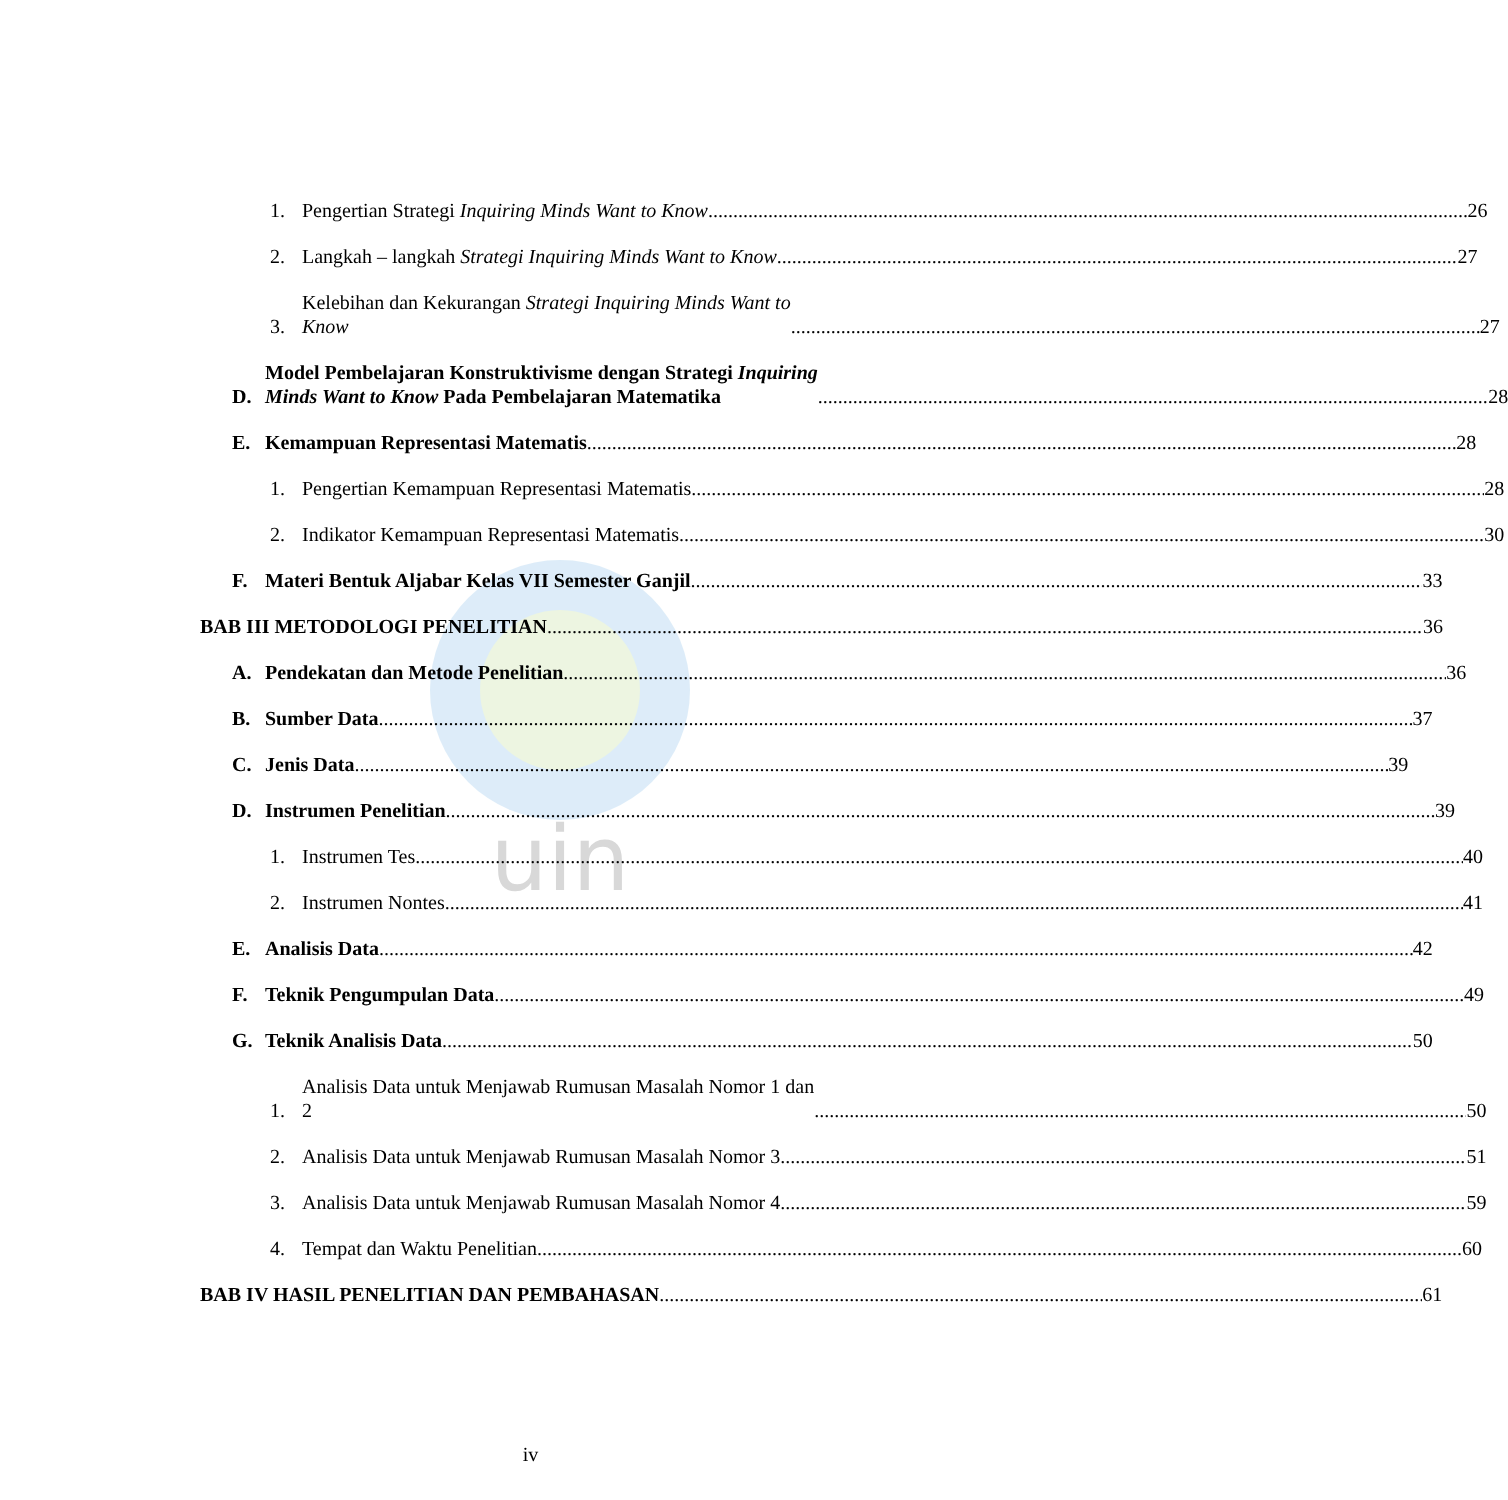uin
1. Pengertian Strategi Inquiring Minds Want to Know 26
2. Langkah – langkah Strategi Inquiring Minds Want to Know 27
3. Kelebihan dan Kekurangan Strategi Inquiring Minds Want to
Know 27
D. Model Pembelajaran Konstruktivisme dengan Strategi Inquiring
Minds Want to Know Pada Pembelajaran Matematika 28
E. Kemampuan Representasi Matematis 28
1. Pengertian Kemampuan Representasi Matematis 28
2. Indikator Kemampuan Representasi Matematis 30
F. Materi Bentuk Aljabar Kelas VII Semester Ganjil 33
BAB III METODOLOGI PENELITIAN 36
A. Pendekatan dan Metode Penelitian 36
B. Sumber Data 37
C. Jenis Data 39
D. Instrumen Penelitian 39
1. Instrumen Tes 40
2. Instrumen Nontes 41
E. Analisis Data 42
F. Teknik Pengumpulan Data 49
G. Teknik Analisis Data 50
1. Analisis Data untuk Menjawab Rumusan Masalah Nomor 1 dan
2 50
2. Analisis Data untuk Menjawab Rumusan Masalah Nomor 3 51
3. Analisis Data untuk Menjawab Rumusan Masalah Nomor 4 59
4. Tempat dan Waktu Penelitian 60
BAB IV HASIL PENELITIAN DAN PEMBAHASAN 61
iv